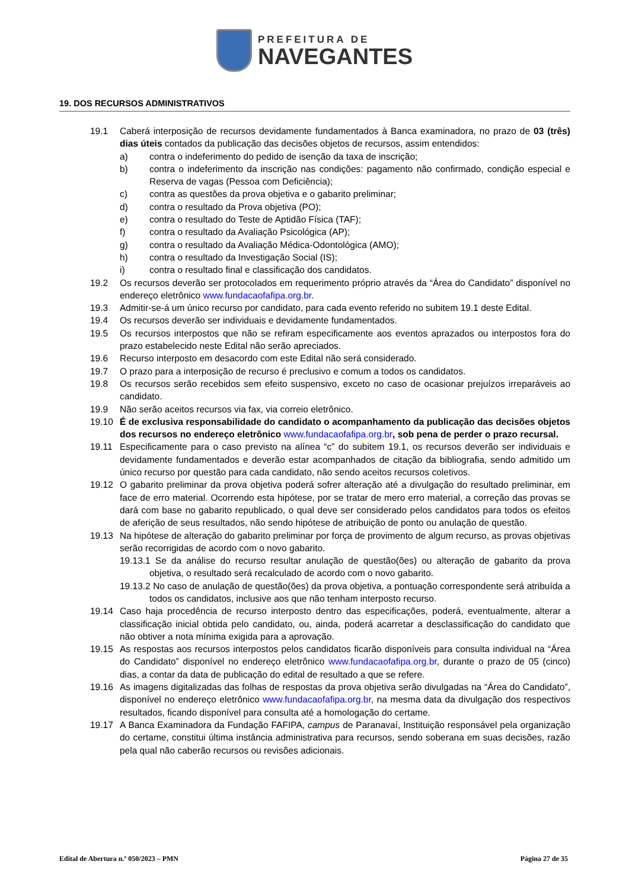PREFEITURA DE
NAVEGANTES
19. DOS RECURSOS ADMINISTRATIVOS
19.1 Caberá interposição de recursos devidamente fundamentados à Banca examinadora, no prazo de 03 (três) dias úteis contados da publicação das decisões objetos de recursos, assim entendidos:
a) contra o indeferimento do pedido de isenção da taxa de inscrição;
b) contra o indeferimento da inscrição nas condições: pagamento não confirmado, condição especial e Reserva de vagas (Pessoa com Deficiência);
c) contra as questões da prova objetiva e o gabarito preliminar;
d) contra o resultado da Prova objetiva (PO);
e) contra o resultado do Teste de Aptidão Física (TAF);
f) contra o resultado da Avaliação Psicológica (AP);
g) contra o resultado da Avaliação Médica-Odontológica (AMO);
h) contra o resultado da Investigação Social (IS);
i) contra o resultado final e classificação dos candidatos.
19.2 Os recursos deverão ser protocolados em requerimento próprio através da “Área do Candidato” disponível no endereço eletrônico www.fundacaofafipa.org.br.
19.3 Admitir-se-á um único recurso por candidato, para cada evento referido no subitem 19.1 deste Edital.
19.4 Os recursos deverão ser individuais e devidamente fundamentados.
19.5 Os recursos interpostos que não se refiram especificamente aos eventos aprazados ou interpostos fora do prazo estabelecido neste Edital não serão apreciados.
19.6 Recurso interposto em desacordo com este Edital não será considerado.
19.7 O prazo para a interposição de recurso é preclusivo e comum a todos os candidatos.
19.8 Os recursos serão recebidos sem efeito suspensivo, exceto no caso de ocasionar prejuízos irreparáveis ao candidato.
19.9 Não serão aceitos recursos via fax, via correio eletrônico.
19.10 É de exclusiva responsabilidade do candidato o acompanhamento da publicação das decisões objetos dos recursos no endereço eletrônico www.fundacaofafipa.org.br, sob pena de perder o prazo recursal.
19.11 Especificamente para o caso previsto na alínea “c” do subitem 19.1, os recursos deverão ser individuais e devidamente fundamentados e deverão estar acompanhados de citação da bibliografia, sendo admitido um único recurso por questão para cada candidato, não sendo aceitos recursos coletivos.
19.12 O gabarito preliminar da prova objetiva poderá sofrer alteração até a divulgação do resultado preliminar, em face de erro material. Ocorrendo esta hipótese, por se tratar de mero erro material, a correção das provas se dará com base no gabarito republicado, o qual deve ser considerado pelos candidatos para todos os efeitos de aferição de seus resultados, não sendo hipótese de atribuição de ponto ou anulação de questão.
19.13 Na hipótese de alteração do gabarito preliminar por força de provimento de algum recurso, as provas objetivas serão recorrigidas de acordo com o novo gabarito.
19.13.1 Se da análise do recurso resultar anulação de questão(ões) ou alteração de gabarito da prova objetiva, o resultado será recalculado de acordo com o novo gabarito.
19.13.2 No caso de anulação de questão(ões) da prova objetiva, a pontuação correspondente será atribuída a todos os candidatos, inclusive aos que não tenham interposto recurso.
19.14 Caso haja procedência de recurso interposto dentro das especificações, poderá, eventualmente, alterar a classificação inicial obtida pelo candidato, ou, ainda, poderá acarretar a desclassificação do candidato que não obtiver a nota mínima exigida para a aprovação.
19.15 As respostas aos recursos interpostos pelos candidatos ficarão disponíveis para consulta individual na “Área do Candidato” disponível no endereço eletrônico www.fundacaofafipa.org.br, durante o prazo de 05 (cinco) dias, a contar da data de publicação do edital de resultado a que se refere.
19.16 As imagens digitalizadas das folhas de respostas da prova objetiva serão divulgadas na “Área do Candidato”, disponível no endereço eletrônico www.fundacaofafipa.org.br, na mesma data da divulgação dos respectivos resultados, ficando disponível para consulta até a homologação do certame.
19.17 A Banca Examinadora da Fundação FAFIPA, campus de Paranavaí, Instituição responsável pela organização do certame, constitui última instância administrativa para recursos, sendo soberana em suas decisões, razão pela qual não caberão recursos ou revisões adicionais.
Edital de Abertura n.º 050/2023 – PMN Página 27 de 35